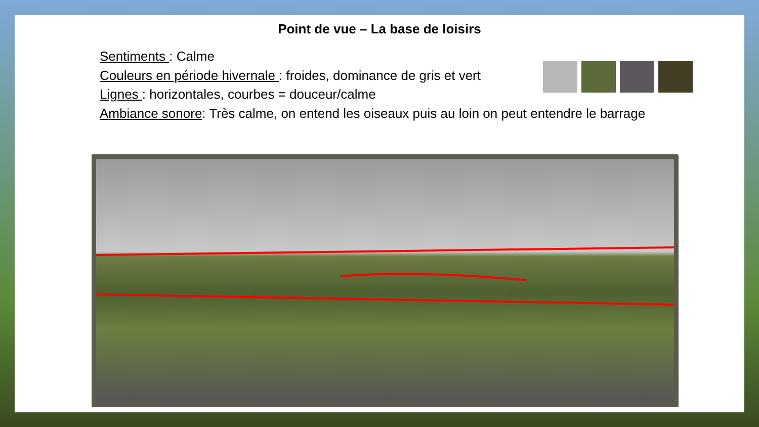Point de vue – La base de loisirs
Sentiments : Calme
Couleurs en période hivernale : froides, dominance de gris et vert
Lignes : horizontales, courbes = douceur/calme
Ambiance sonore: Très calme, on entend les oiseaux puis au loin on peut entendre le barrage